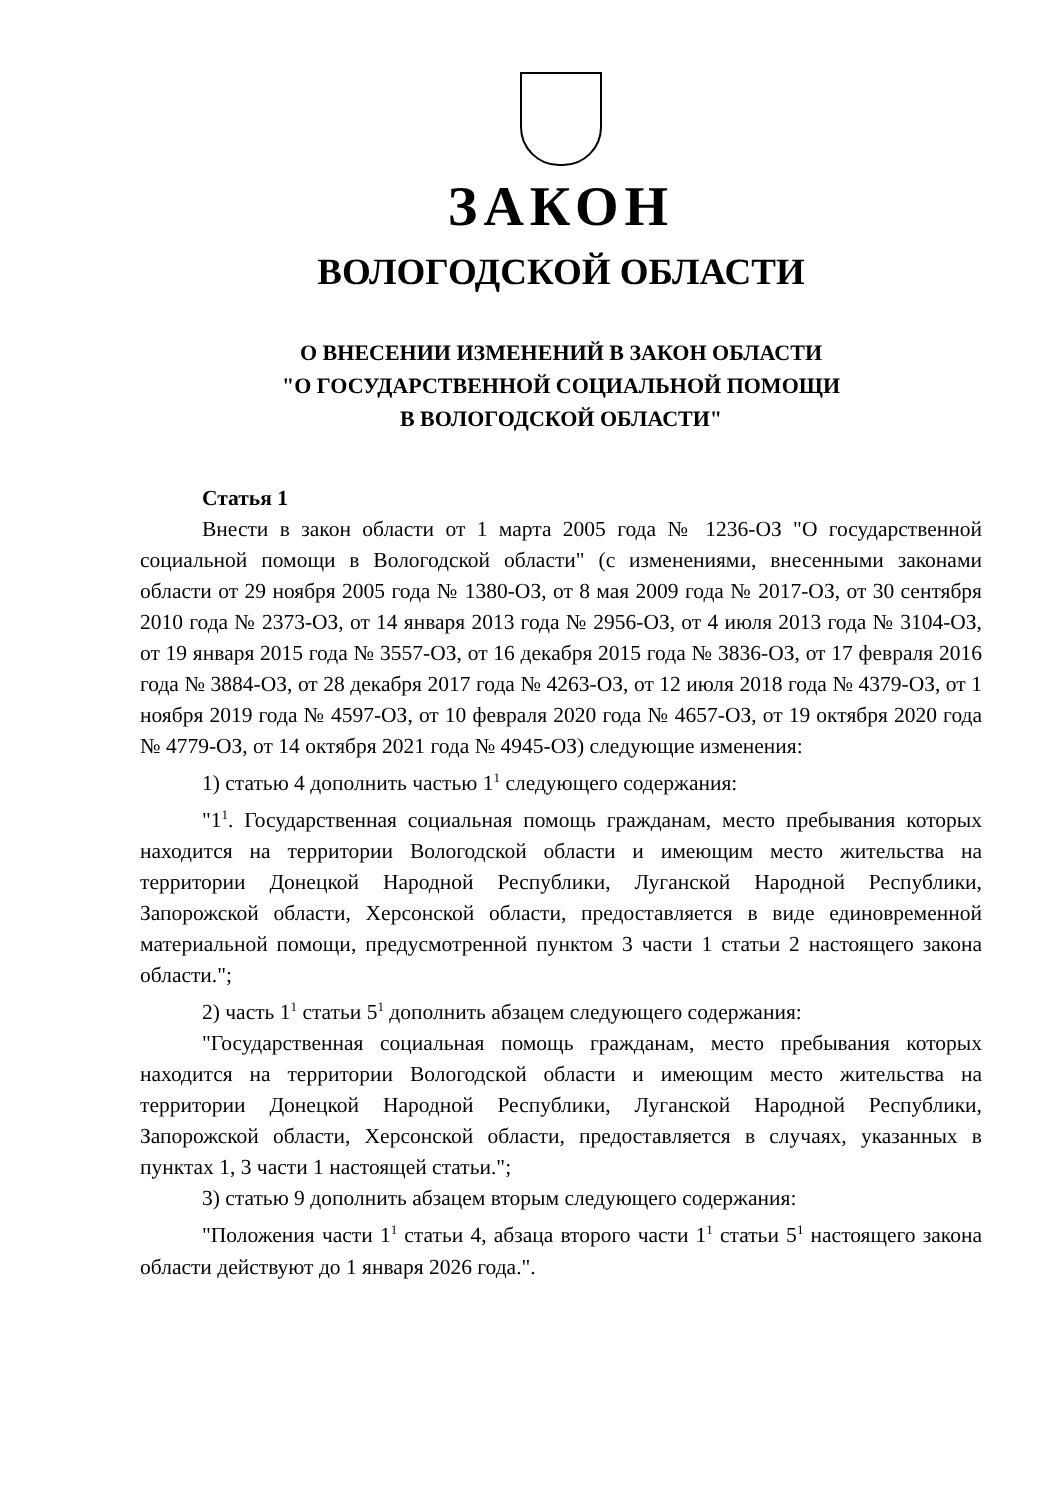ЗАКОН
ВОЛОГОДСКОЙ ОБЛАСТИ
О ВНЕСЕНИИ ИЗМЕНЕНИЙ В ЗАКОН ОБЛАСТИ
"О ГОСУДАРСТВЕННОЙ СОЦИАЛЬНОЙ ПОМОЩИ
В ВОЛОГОДСКОЙ ОБЛАСТИ"
Статья 1
Внести в закон области от 1 марта 2005 года № 1236-ОЗ "О государственной социальной помощи в Вологодской области" (с изменениями, внесенными законами области от 29 ноября 2005 года № 1380-ОЗ, от 8 мая 2009 года № 2017-ОЗ, от 30 сентября 2010 года № 2373-ОЗ, от 14 января 2013 года № 2956-ОЗ, от 4 июля 2013 года № 3104-ОЗ, от 19 января 2015 года № 3557-ОЗ, от 16 декабря 2015 года № 3836-ОЗ, от 17 февраля 2016 года № 3884-ОЗ, от 28 декабря 2017 года № 4263-ОЗ, от 12 июля 2018 года № 4379-ОЗ, от 1 ноября 2019 года № 4597-ОЗ, от 10 февраля 2020 года № 4657-ОЗ, от 19 октября 2020 года № 4779-ОЗ, от 14 октября 2021 года № 4945-ОЗ) следующие изменения:
1) статью 4 дополнить частью 1<sup>1</sup> следующего содержания:
"1<sup>1</sup>. Государственная социальная помощь гражданам, место пребывания которых находится на территории Вологодской области и имеющим место жительства на территории Донецкой Народной Республики, Луганской Народной Республики, Запорожской области, Херсонской области, предоставляется в виде единовременной материальной помощи, предусмотренной пунктом 3 части 1 статьи 2 настоящего закона области.";
2) часть 1<sup>1</sup> статьи 5<sup>1</sup> дополнить абзацем следующего содержания:
"Государственная социальная помощь гражданам, место пребывания которых находится на территории Вологодской области и имеющим место жительства на территории Донецкой Народной Республики, Луганской Народной Республики, Запорожской области, Херсонской области, предоставляется в случаях, указанных в пунктах 1, 3 части 1 настоящей статьи.";
3) статью 9 дополнить абзацем вторым следующего содержания:
"Положения части 1<sup>1</sup> статьи 4, абзаца второго части 1<sup>1</sup> статьи 5<sup>1</sup> настоящего закона области действуют до 1 января 2026 года.".